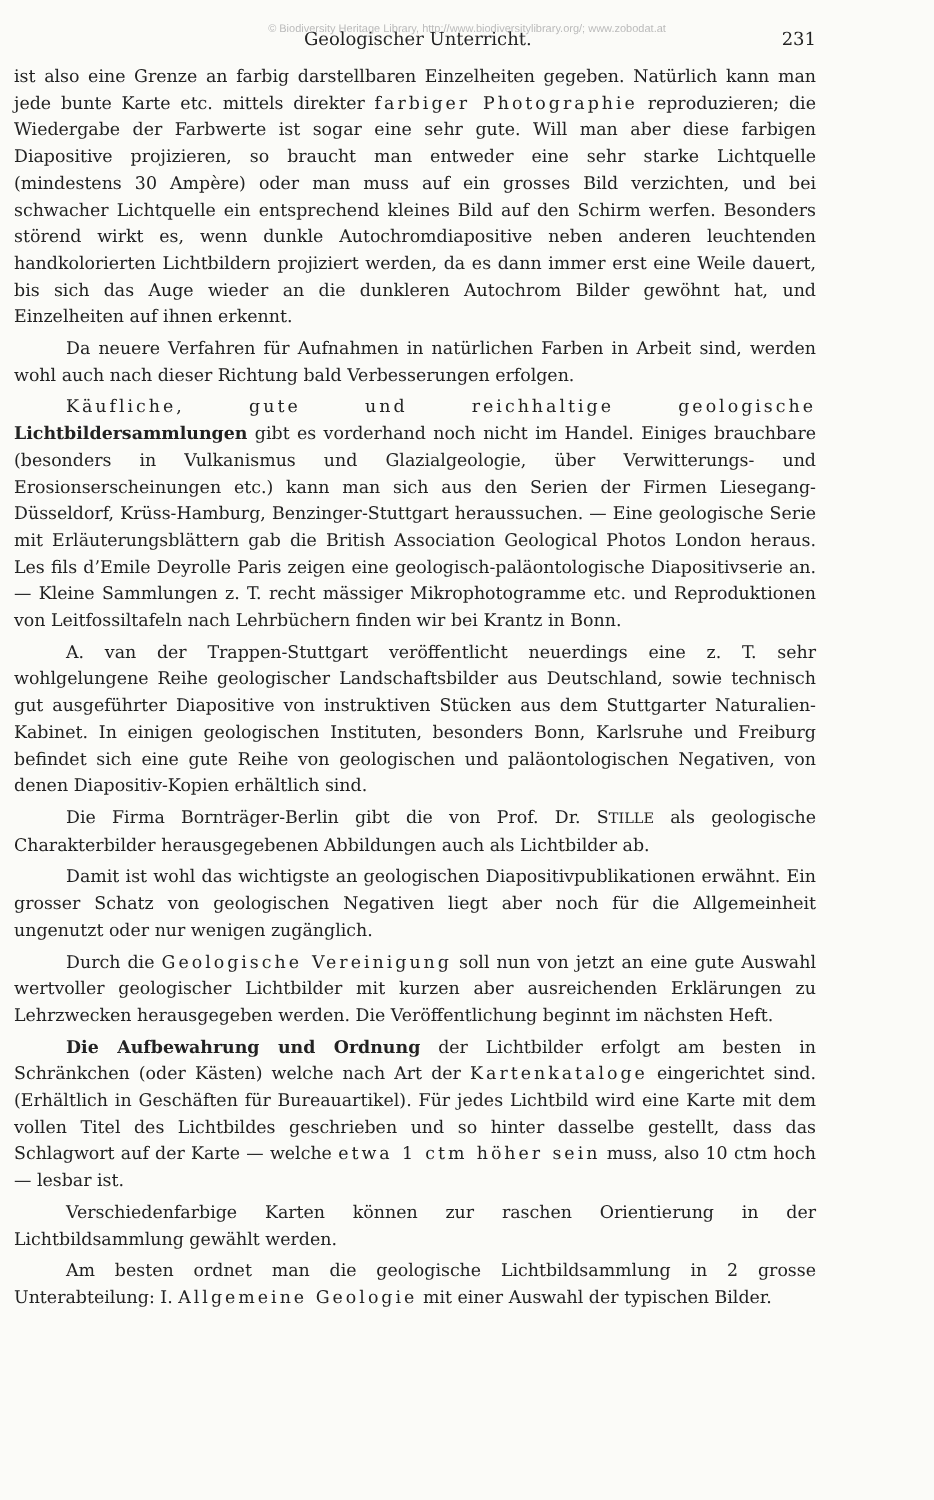© Biodiversity Heritage Library, http://www.biodiversitylibrary.org/; www.zobodat.at
Geologischer Unterricht. 231
ist also eine Grenze an farbig darstellbaren Einzelheiten gegeben. Natürlich kann man jede bunte Karte etc. mittels direkter farbiger Photographie reproduzieren; die Wiedergabe der Farbwerte ist sogar eine sehr gute. Will man aber diese farbigen Diapositive projizieren, so braucht man entweder eine sehr starke Lichtquelle (mindestens 30 Ampère) oder man muss auf ein grosses Bild verzichten, und bei schwacher Lichtquelle ein entsprechend kleines Bild auf den Schirm werfen. Besonders störend wirkt es, wenn dunkle Autochromdiapositive neben anderen leuchtenden handkolorierten Lichtbildern projiziert werden, da es dann immer erst eine Weile dauert, bis sich das Auge wieder an die dunkleren Autochrom Bilder gewöhnt hat, und Einzelheiten auf ihnen erkennt.
Da neuere Verfahren für Aufnahmen in natürlichen Farben in Arbeit sind, werden wohl auch nach dieser Richtung bald Verbesserungen erfolgen.
Käufliche, gute und reichhaltige geologische Lichtbildersammlungen gibt es vorderhand noch nicht im Handel. Einiges brauchbare (besonders in Vulkanismus und Glazialgeologie, über Verwitterungs- und Erosionserscheinungen etc.) kann man sich aus den Serien der Firmen Liesegang-Düsseldorf, Krüss-Hamburg, Benzinger-Stuttgart heraussuchen. — Eine geologische Serie mit Erläuterungsblättern gab die British Association Geological Photos London heraus. Les fils d’Emile Deyrolle Paris zeigen eine geologisch-paläontologische Diapositivserie an. — Kleine Sammlungen z. T. recht mässiger Mikrophotogramme etc. und Reproduktionen von Leitfossiltafeln nach Lehrbüchern finden wir bei Krantz in Bonn.
A. van der Trappen-Stuttgart veröffentlicht neuerdings eine z. T. sehr wohlgelungene Reihe geologischer Landschaftsbilder aus Deutschland, sowie technisch gut ausgeführter Diapositive von instruktiven Stücken aus dem Stuttgarter Naturalien-Kabinet. In einigen geologischen Instituten, besonders Bonn, Karlsruhe und Freiburg befindet sich eine gute Reihe von geologischen und paläontologischen Negativen, von denen Diapositiv-Kopien erhältlich sind.
Die Firma Bornträger-Berlin gibt die von Prof. Dr. STILLE als geologische Charakterbilder herausgegebenen Abbildungen auch als Lichtbilder ab.
Damit ist wohl das wichtigste an geologischen Diapositivpublikationen erwähnt. Ein grosser Schatz von geologischen Negativen liegt aber noch für die Allgemeinheit ungenutzt oder nur wenigen zugänglich.
Durch die Geologische Vereinigung soll nun von jetzt an eine gute Auswahl wertvoller geologischer Lichtbilder mit kurzen aber ausreichenden Erklärungen zu Lehrzwecken herausgegeben werden. Die Veröffentlichung beginnt im nächsten Heft.
Die Aufbewahrung und Ordnung der Lichtbilder erfolgt am besten in Schränkchen (oder Kästen) welche nach Art der Kartenkataloge eingerichtet sind. (Erhältlich in Geschäften für Bureauartikel). Für jedes Lichtbild wird eine Karte mit dem vollen Titel des Lichtbildes geschrieben und so hinter dasselbe gestellt, dass das Schlagwort auf der Karte — welche etwa 1 ctm höher sein muss, also 10 ctm hoch — lesbar ist.
Verschiedenfarbige Karten können zur raschen Orientierung in der Lichtbildsammlung gewählt werden.
Am besten ordnet man die geologische Lichtbildsammlung in 2 grosse Unterabteilung: I. Allgemeine Geologie mit einer Auswahl der typischen Bilder.